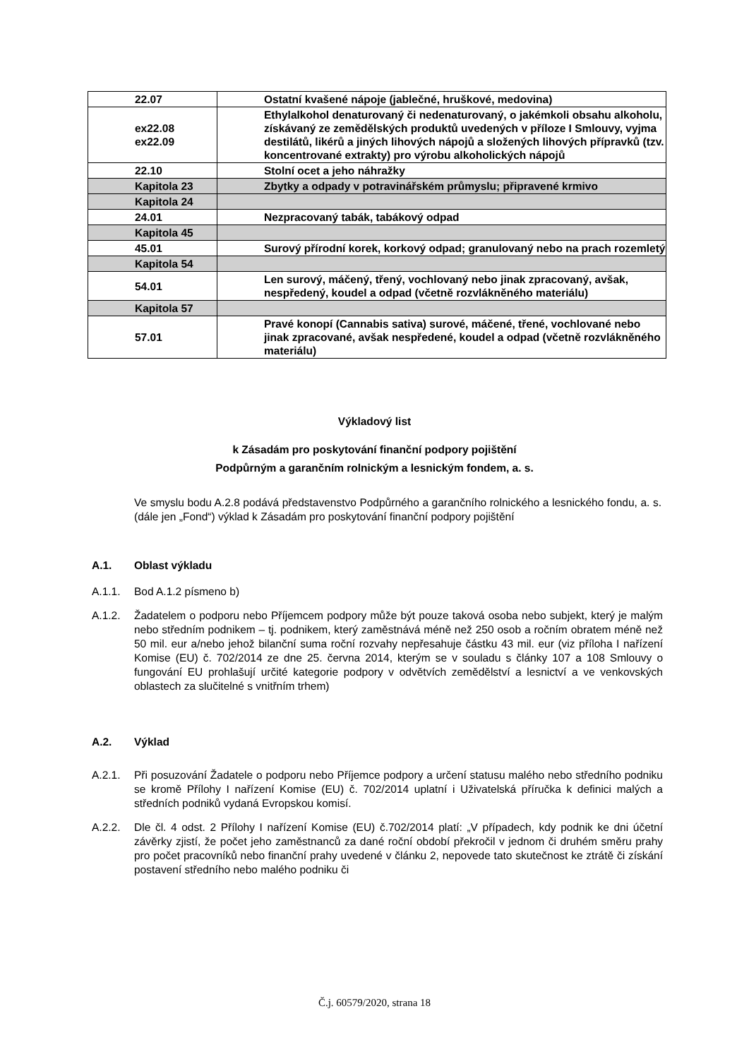| 22.07 | Ostatní kvašené nápoje (jablečné, hruškové, medovina) |
| ex22.08 ex22.09 | Ethylalkohol denaturovaný či nedenaturovaný, o jakémkoli obsahu alkoholu, získávaný ze zemědělských produktů uvedených v příloze I Smlouvy, vyjma destilátů, likérů a jiných lihových nápojů a složených lihových přípravků (tzv. koncentrované extrakty) pro výrobu alkoholických nápojů |
| 22.10 | Stolní ocet a jeho náhražky |
| Kapitola 23 | Zbytky a odpady v potravinářském průmyslu; připravené krmivo |
| Kapitola 24 | |
| 24.01 | Nezpracovaný tabák, tabákový odpad |
| Kapitola 45 | |
| 45.01 | Surový přírodní korek, korkový odpad; granulovaný nebo na prach rozemletý |
| Kapitola 54 | |
| 54.01 | Len surový, máčený, třený, vochlovaný nebo jinak zpracovaný, avšak, nespředený, koudel a odpad (včetně rozvlákněného materiálu) |
| Kapitola 57 | |
| 57.01 | Pravé konopí (Cannabis sativa) surové, máčené, třené, vochlované nebo jinak zpracované, avšak nespředené, koudel a odpad (včetně rozvlákněného materiálu) |
Výkladový list
k Zásadám pro poskytování finanční podpory pojištění
Podpůrným a garančním rolnickým a lesnickým fondem, a. s.
Ve smyslu bodu A.2.8 podává představenstvo Podpůrného a garančního rolnického a lesnického fondu, a. s. (dále jen „Fond“) výklad k Zásadám pro poskytování finanční podpory pojištění
A.1. Oblast výkladu
A.1.1. Bod A.1.2 písmeno b)
A.1.2. Žadatelem o podporu nebo Příjemcem podpory může být pouze taková osoba nebo subjekt, který je malým nebo středním podnikem – tj. podnikem, který zaměstnává méně než 250 osob a ročním obratem méně než 50 mil. eur a/nebo jehož bilanční suma roční rozvahy nepřesahuje částku 43 mil. eur (viz příloha I nařízení Komise (EU) č. 702/2014 ze dne 25. června 2014, kterým se v souladu s články 107 a 108 Smlouvy o fungování EU prohlašují určité kategorie podpory v odvětvích zemědělství a lesnictví a ve venkovských oblastech za slučitelné s vnitřním trhem)
A.2. Výklad
A.2.1. Při posuzování Žadatele o podporu nebo Příjemce podpory a určení statusu malého nebo středního podniku se kromě Přílohy I nařízení Komise (EU) č. 702/2014 uplatní i Uživatelská příručka k definici malých a středních podniků vydaná Evropskou komisí.
A.2.2. Dle čl. 4 odst. 2 Přílohy I nařízení Komise (EU) č.702/2014 platí: „V případech, kdy podnik ke dni účetní závěrky zjistí, že počet jeho zaměstnanců za dané roční období překročil v jednom či druhém směru prahy pro počet pracovníků nebo finanční prahy uvedené v článku 2, nepovede tato skutečnost ke ztrátě či získání postavení středního nebo malého podniku či
Č.j. 60579/2020, strana 18